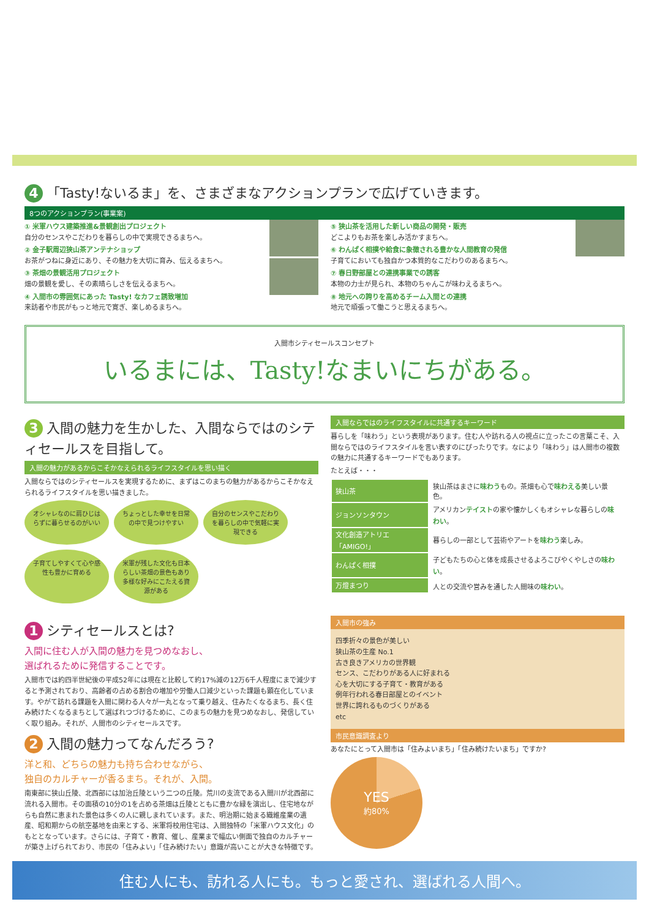住む人にも、訪れる人にも。もっと愛され、選ばれる人間へ。
1 シティセールスとは?
入間に住む人が入間の魅力を見つめなおし、
選ばれるために発信することです。
入間市では約四半世紀後の平成52年には現在と比較して約17%減の12万6千人程度にまで減少すると予測されており、高齢者の占める割合の増加や労働人口減少といった課題も顕在化しています。やがて訪れる課題を入間に関わる人々が一丸となって乗り越え、住みたくなるまち、長く住み続けたくなるまちとして選ばれつづけるために、このまちの魅力を見つめなおし、発信していく取り組み。それが、人間市のシティセールスです。
2 入間の魅力ってなんだろう?
洋と和、どちらの魅力も持ち合わせながら、
独自のカルチャーが香るまち。それが、入間。
南東部に狭山丘陵、北西部には加治丘陵という二つの丘陵。荒川の支流である入間川が北西部に流れる入間市。その面積の10分の1を占める茶畑は丘陵とともに豊かな緑を演出し、住宅地ながらも自然に恵まれた景色は多くの人に親しまれています。また、明治期に始まる織維産業の遺産、昭和期からの航空基地を由来とする、米軍将校用住宅は、入間独特の「米軍ハウス文化」のもととなっています。さらには、子育て・教育、催し、産業まで幅広い側面で独自のカルチャーが築き上げられており、市民の「住みよい」「住み続けたい」意識が高いことが大きな特徴です。
入間市の強み
四季折々の景色が美しい
狭山茶の生産 No.1
古き良きアメリカの世界観
センス、こだわりがある人に好まれる
心を大切にする子育て・教育がある
例年行われる春日部屋とのイベント
世界に誇れるものづくりがある
etc
市民意識調査より
あなたにとって入間市は「住みよいまち」「住み続けたいまち」ですか?
YES
約80%
3 入間の魅力を生かした、入間ならではのシティセールスを目指して。
入間の魅力があるからこそかなえられるライフスタイルを思い描く
入間ならではのシティセールスを実現するために、まずはこのまちの魅力があるからこそかなえられるライフスタイルを思い描きました。
オシャレなのに肩ひじはらずに暮らせるのがいい
ちょっとした幸せを日常の中で見つけやすい
自分のセンスやこだわりを暮らしの中で気軽に実現できる
子育てしやすくて心や感性も豊かに育める
米軍が残した文化も日本らしい茶畑の景色もあり多様な好みにこたえる資源がある
入間ならではのライフスタイルに共通するキーワード
暮らしを「味わう」という表現があります。住む人や訪れる人の視点に立ったこの言葉こそ、入間ならではのライフスタイルを言い表すのにぴったりです。なにより「味わう」は人間市の複数の魅力に共通するキーワードでもあります。
たとえば・・・
| 狭山茶 | 狭山茶はまさに 味わう もの。茶畑も心で 味わえる 美しい景色。 |
| ジョンソンタウン | アメリカン テイスト の家や懐かしくもオシャレな暮らしの 味わい 。 |
| 文化創造アトリエ「AMIGO!」 | 暮らしの一部として芸術やアートを 味わう 楽しみ。 |
| わんぱく相撲 | 子どもたちの心と体を成長させるよろこびやくやしさの 味わい 。 |
| 万燈まつり | 人との交流や営みを通した人間味の 味わい 。 |
入間市シティセールスコンセプト
いるまには、Tasty!なまいにちがある。
4 「Tasty!ないるま」を、さまざまなアクションプランで広げていきます。
8つのアクションプラン(事業案)
① 米軍ハウス建築推進&景観創出プロジェクト
自分のセンスやこだわりを暮らしの中で実現できるまちへ。
② 金子駅周辺狭山茶アンテナショップ
お茶がつねに身近にあり、その魅力を大切に育み、伝えるまちへ。
③ 茶畑の景観活用プロジェクト
畑の景観を愛し、その素晴らしさを伝えるまちへ。
④ 入間市の雰囲気にあった Tasty! なカフェ誘致増加
来訪者や市民がもっと地元で寛ぎ、楽しめるまちへ。
⑤ 狭山茶を活用した新しい商品の開発・販売
どこよりもお茶を楽しみ活かすまちへ。
⑥ わんぱく相撲や給食に象徴される豊かな人間教育の発信
子育てにおいても独自かつ本質的なこだわりのあるまちへ。
⑦ 春日野部屋との連携事業での誘客
本物の力士が見られ、本物のちゃんこが味わえるまちへ。
⑧ 地元への誇りを高めるチーム入間との連携
地元で頑張って働こうと思えるまちへ。